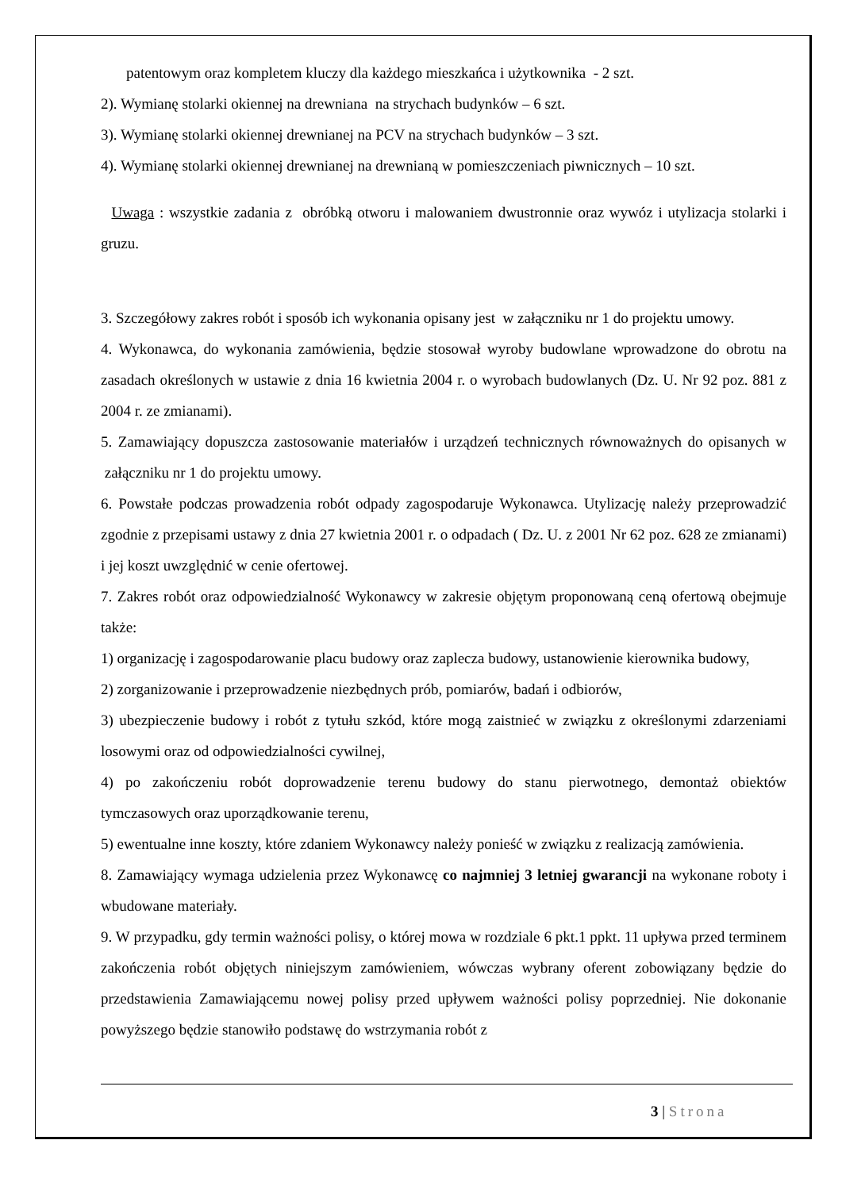patentowym oraz kompletem kluczy dla każdego mieszkańca i użytkownika - 2 szt.
2). Wymianę stolarki okiennej na drewniana na strychach budynków – 6 szt.
3). Wymianę stolarki okiennej drewnianej na PCV na strychach budynków – 3 szt.
4). Wymianę stolarki okiennej drewnianej na drewnianą w pomieszczeniach piwnicznych – 10 szt.
Uwaga : wszystkie zadania z obróbką otworu i malowaniem dwustronnie oraz wywóz i utylizacja stolarki i gruzu.
3. Szczegółowy zakres robót i sposób ich wykonania opisany jest w załączniku nr 1 do projektu umowy.
4. Wykonawca, do wykonania zamówienia, będzie stosował wyroby budowlane wprowadzone do obrotu na zasadach określonych w ustawie z dnia 16 kwietnia 2004 r. o wyrobach budowlanych (Dz. U. Nr 92 poz. 881 z 2004 r. ze zmianami).
5. Zamawiający dopuszcza zastosowanie materiałów i urządzeń technicznych równoważnych do opisanych w załączniku nr 1 do projektu umowy.
6. Powstałe podczas prowadzenia robót odpady zagospodaruje Wykonawca. Utylizację należy przeprowadzić zgodnie z przepisami ustawy z dnia 27 kwietnia 2001 r. o odpadach ( Dz. U. z 2001 Nr 62 poz. 628 ze zmianami) i jej koszt uwzględnić w cenie ofertowej.
7. Zakres robót oraz odpowiedzialność Wykonawcy w zakresie objętym proponowaną ceną ofertową obejmuje także:
1) organizację i zagospodarowanie placu budowy oraz zaplecza budowy, ustanowienie kierownika budowy,
2) zorganizowanie i przeprowadzenie niezbędnych prób, pomiarów, badań i odbiorów,
3) ubezpieczenie budowy i robót z tytułu szkód, które mogą zaistnieć w związku z określonymi zdarzeniami losowymi oraz od odpowiedzialności cywilnej,
4) po zakończeniu robót doprowadzenie terenu budowy do stanu pierwotnego, demontaż obiektów tymczasowych oraz uporządkowanie terenu,
5) ewentualne inne koszty, które zdaniem Wykonawcy należy ponieść w związku z realizacją zamówienia.
8. Zamawiający wymaga udzielenia przez Wykonawcę co najmniej 3 letniej gwarancji na wykonane roboty i wbudowane materiały.
9. W przypadku, gdy termin ważności polisy, o której mowa w rozdziale 6 pkt.1 ppkt. 11 upływa przed terminem zakończenia robót objętych niniejszym zamówieniem, wówczas wybrany oferent zobowiązany będzie do przedstawienia Zamawiającemu nowej polisy przed upływem ważności polisy poprzedniej. Nie dokonanie powyższego będzie stanowiło podstawę do wstrzymania robót z
3 | Strona